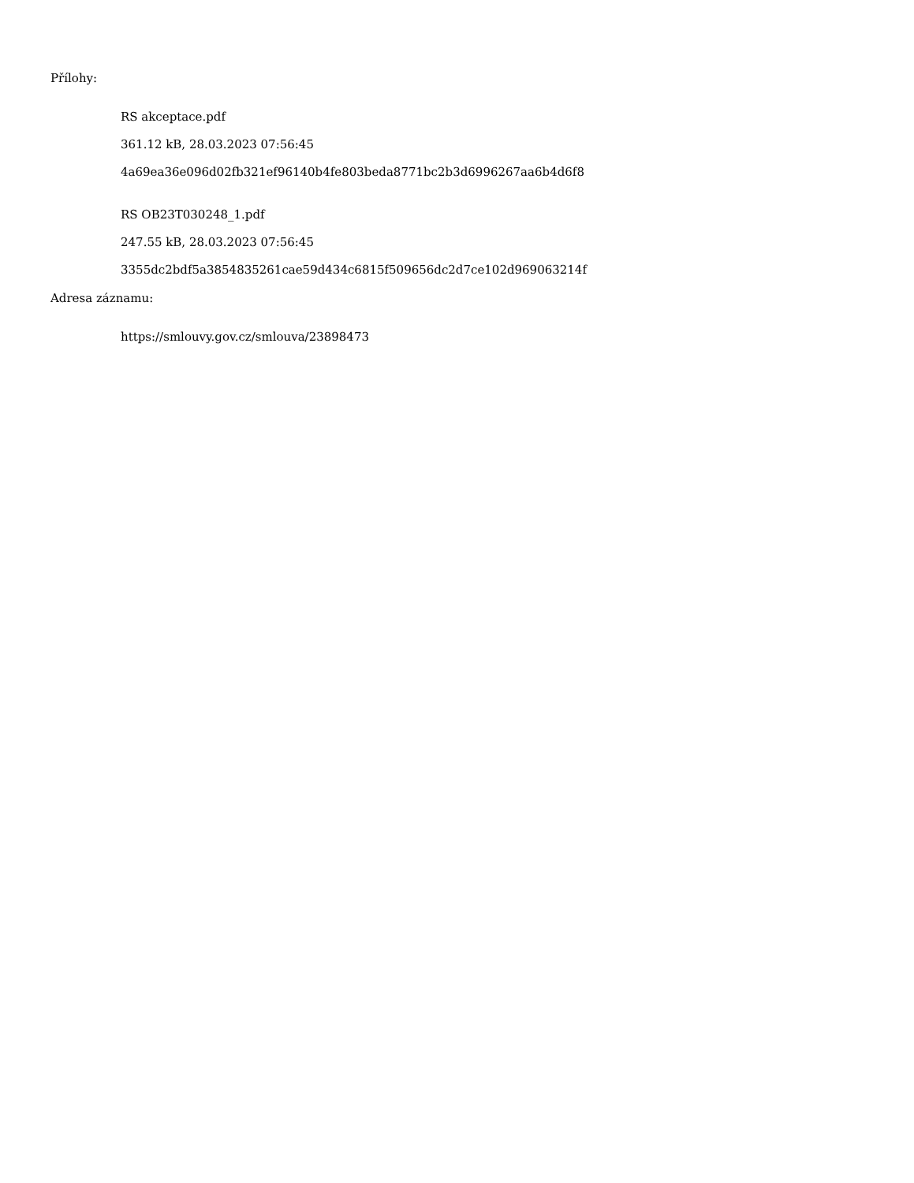Přílohy:
RS akceptace.pdf
361.12 kB, 28.03.2023 07:56:45
4a69ea36e096d02fb321ef96140b4fe803beda8771bc2b3d6996267aa6b4d6f8
RS OB23T030248_1.pdf
247.55 kB, 28.03.2023 07:56:45
3355dc2bdf5a3854835261cae59d434c6815f509656dc2d7ce102d969063214f
Adresa záznamu:
https://smlouvy.gov.cz/smlouva/23898473